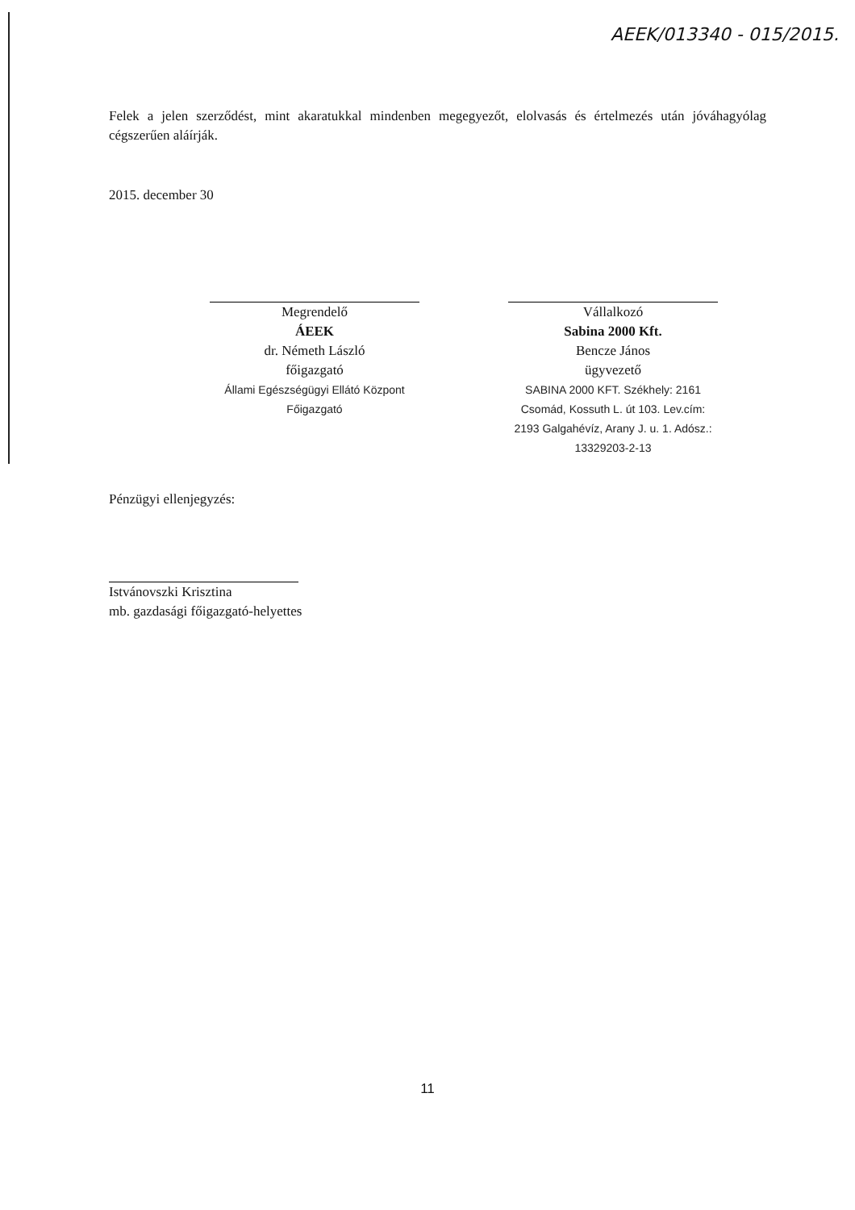AEEK/013340 - 015/2015.
Felek a jelen szerződést, mint akaratukkal mindenben megegyezőt, elolvasás és értelmezés után jóváhagyólag cégszerűen aláírják.
2015. december 30
Megrendelő
ÁEEK
dr. Németh László
főigazgató
Állami Egészségügyi Ellátó Központ Főigazgató
Vállalkozó
Sabina 2000 Kft.
Bencze János
ügyvezető
SABINA 2000 KFT. Székhely: 2161 Csomád, Kossuth L. út 103. Lev.cím: 2193 Galgahévíz, Arany J. u. 1. Adósz.: 13329203-2-13
Pénzügyi ellenjegyzés:
Istvánovszki Krisztina
mb. gazdasági főigazgató-helyettes
11